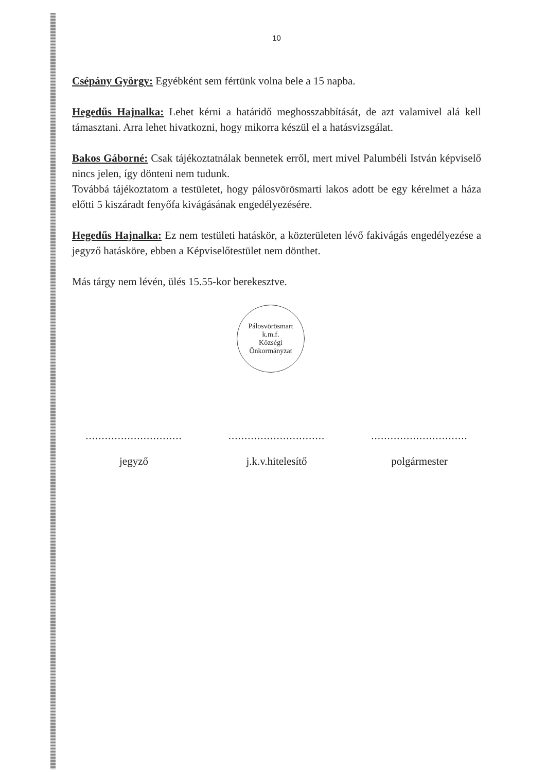10
Csépány György: Egyébként sem fértünk volna bele a 15 napba.
Hegedűs Hajnalka: Lehet kérni a határidő meghosszabbítását, de azt valamivel alá kell támasztani. Arra lehet hivatkozni, hogy mikorra készül el a hatásvizsgálat.
Bakos Gáborné: Csak tájékoztatnálak bennetek erről, mert mivel Palumbéli István képviselő nincs jelen, így dönteni nem tudunk.
Továbbá tájékoztatom a testületet, hogy pálosvörösmarti lakos adott be egy kérelmet a háza előtti 5 kiszáradt fenyőfa kivágásának engedélyezésére.
Hegedűs Hajnalka: Ez nem testületi hatáskör, a közterületen lévő fakivágás engedélyezése a jegyző hatásköre, ebben a Képviselőtestület nem dönthet.
Más tárgy nem lévén, ülés 15.55-kor berekesztve.
Pálosvörösmart
k.m.f.
Községi Önkormányzat
..............................
jegyző
..............................
j.k.v.hitelesítő
..............................
polgármester